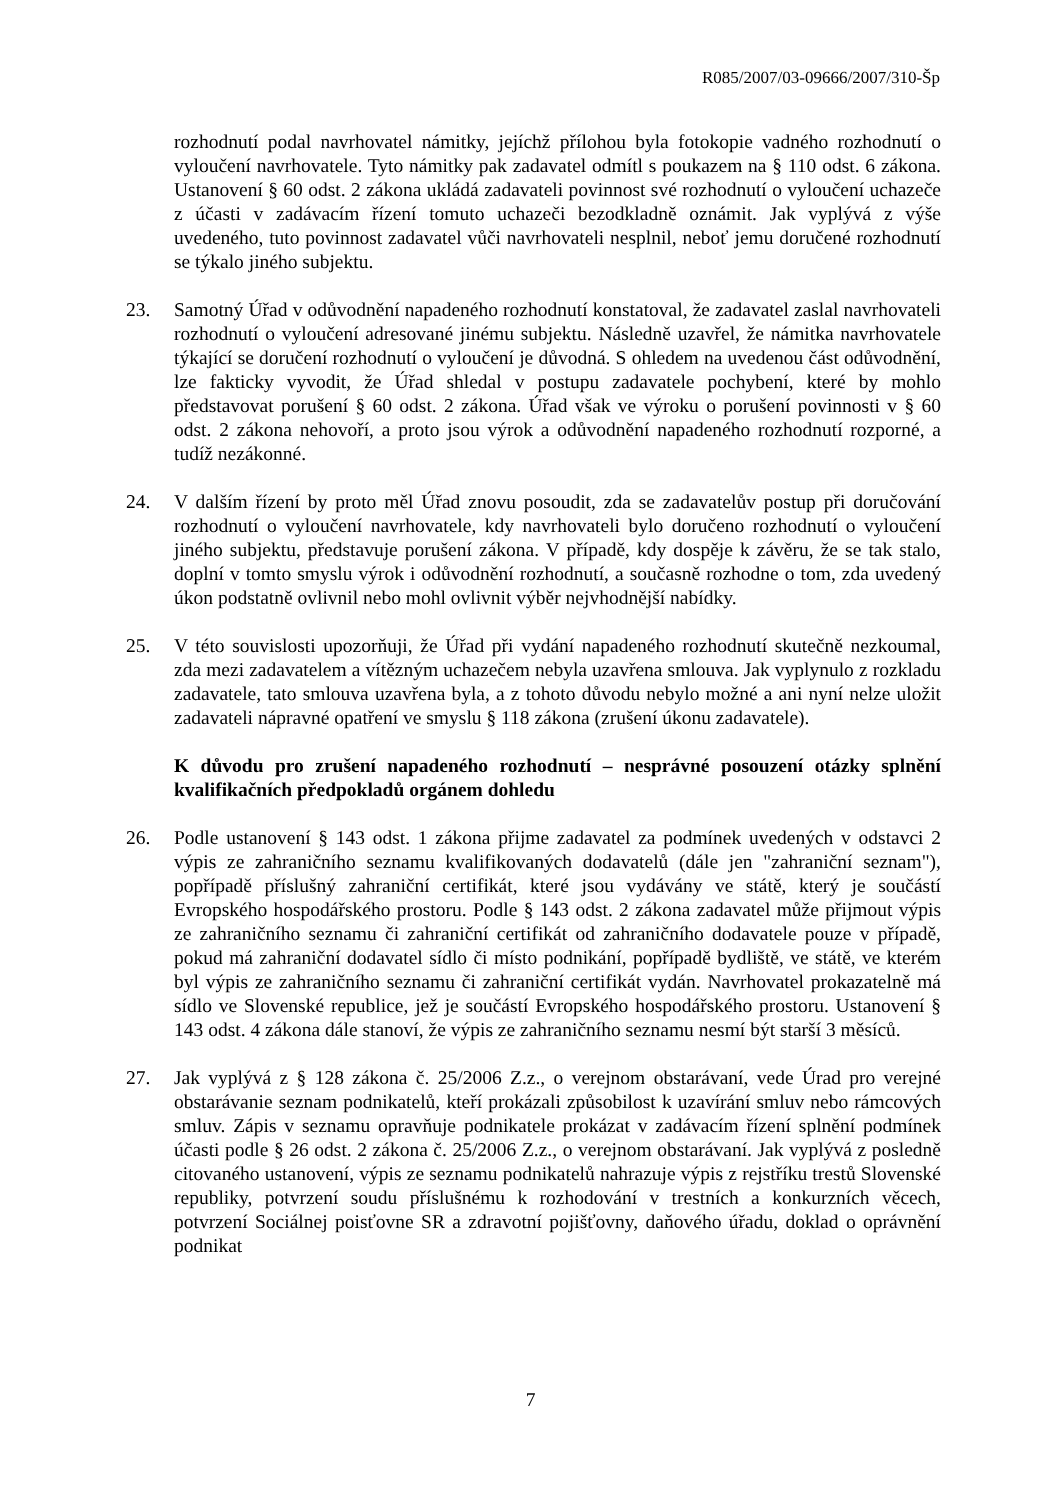R085/2007/03-09666/2007/310-Šp
rozhodnutí podal navrhovatel námitky, jejíchž přílohou byla fotokopie vadného rozhodnutí o vyloučení navrhovatele. Tyto námitky pak zadavatel odmítl s poukazem na § 110 odst. 6 zákona. Ustanovení § 60 odst. 2 zákona ukládá zadavateli povinnost své rozhodnutí o vyloučení uchazeče z účasti v zadávacím řízení tomuto uchazeči bezodkladně oznámit. Jak vyplývá z výše uvedeného, tuto povinnost zadavatel vůči navrhovateli nesplnil, neboť jemu doručené rozhodnutí se týkalo jiného subjektu.
23. Samotný Úřad v odůvodnění napadeného rozhodnutí konstatoval, že zadavatel zaslal navrhovateli rozhodnutí o vyloučení adresované jinému subjektu. Následně uzavřel, že námitka navrhovatele týkající se doručení rozhodnutí o vyloučení je důvodná. S ohledem na uvedenou část odůvodnění, lze fakticky vyvodit, že Úřad shledal v postupu zadavatele pochybení, které by mohlo představovat porušení § 60 odst. 2 zákona. Úřad však ve výroku o porušení povinnosti v § 60 odst. 2 zákona nehovoří, a proto jsou výrok a odůvodnění napadeného rozhodnutí rozporné, a tudíž nezákonné.
24. V dalším řízení by proto měl Úřad znovu posoudit, zda se zadavatelův postup při doručování rozhodnutí o vyloučení navrhovatele, kdy navrhovateli bylo doručeno rozhodnutí o vyloučení jiného subjektu, představuje porušení zákona. V případě, kdy dospěje k závěru, že se tak stalo, doplní v tomto smyslu výrok i odůvodnění rozhodnutí, a současně rozhodne o tom, zda uvedený úkon podstatně ovlivnil nebo mohl ovlivnit výběr nejvhodnější nabídky.
25. V této souvislosti upozorňuji, že Úřad při vydání napadeného rozhodnutí skutečně nezkoumal, zda mezi zadavatelem a vítězným uchazečem nebyla uzavřena smlouva. Jak vyplynulo z rozkladu zadavatele, tato smlouva uzavřena byla, a z tohoto důvodu nebylo možné a ani nyní nelze uložit zadavateli nápravné opatření ve smyslu § 118 zákona (zrušení úkonu zadavatele).
K důvodu pro zrušení napadeného rozhodnutí – nesprávné posouzení otázky splnění kvalifikačních předpokladů orgánem dohledu
26. Podle ustanovení § 143 odst. 1 zákona přijme zadavatel za podmínek uvedených v odstavci 2 výpis ze zahraničního seznamu kvalifikovaných dodavatelů (dále jen "zahraniční seznam"), popřípadě příslušný zahraniční certifikát, které jsou vydávány ve státě, který je součástí Evropského hospodářského prostoru. Podle § 143 odst. 2 zákona zadavatel může přijmout výpis ze zahraničního seznamu či zahraniční certifikát od zahraničního dodavatele pouze v případě, pokud má zahraniční dodavatel sídlo či místo podnikání, popřípadě bydliště, ve státě, ve kterém byl výpis ze zahraničního seznamu či zahraniční certifikát vydán. Navrhovatel prokazatelně má sídlo ve Slovenské republice, jež je součástí Evropského hospodářského prostoru. Ustanovení § 143 odst. 4 zákona dále stanoví, že výpis ze zahraničního seznamu nesmí být starší 3 měsíců.
27. Jak vyplývá z § 128 zákona č. 25/2006 Z.z., o verejnom obstarávaní, vede Úrad pro verejné obstarávanie seznam podnikatelů, kteří prokázali způsobilost k uzavírání smluv nebo rámcových smluv. Zápis v seznamu opravňuje podnikatele prokázat v zadávacím řízení splnění podmínek účasti podle § 26 odst. 2 zákona č. 25/2006 Z.z., o verejnom obstarávaní. Jak vyplývá z posledně citovaného ustanovení, výpis ze seznamu podnikatelů nahrazuje výpis z rejstříku trestů Slovenské republiky, potvrzení soudu příslušnému k rozhodování v trestních a konkurzních věcech, potvrzení Sociálnej poisťovne SR a zdravotní pojišťovny, daňového úřadu, doklad o oprávnění podnikat
7